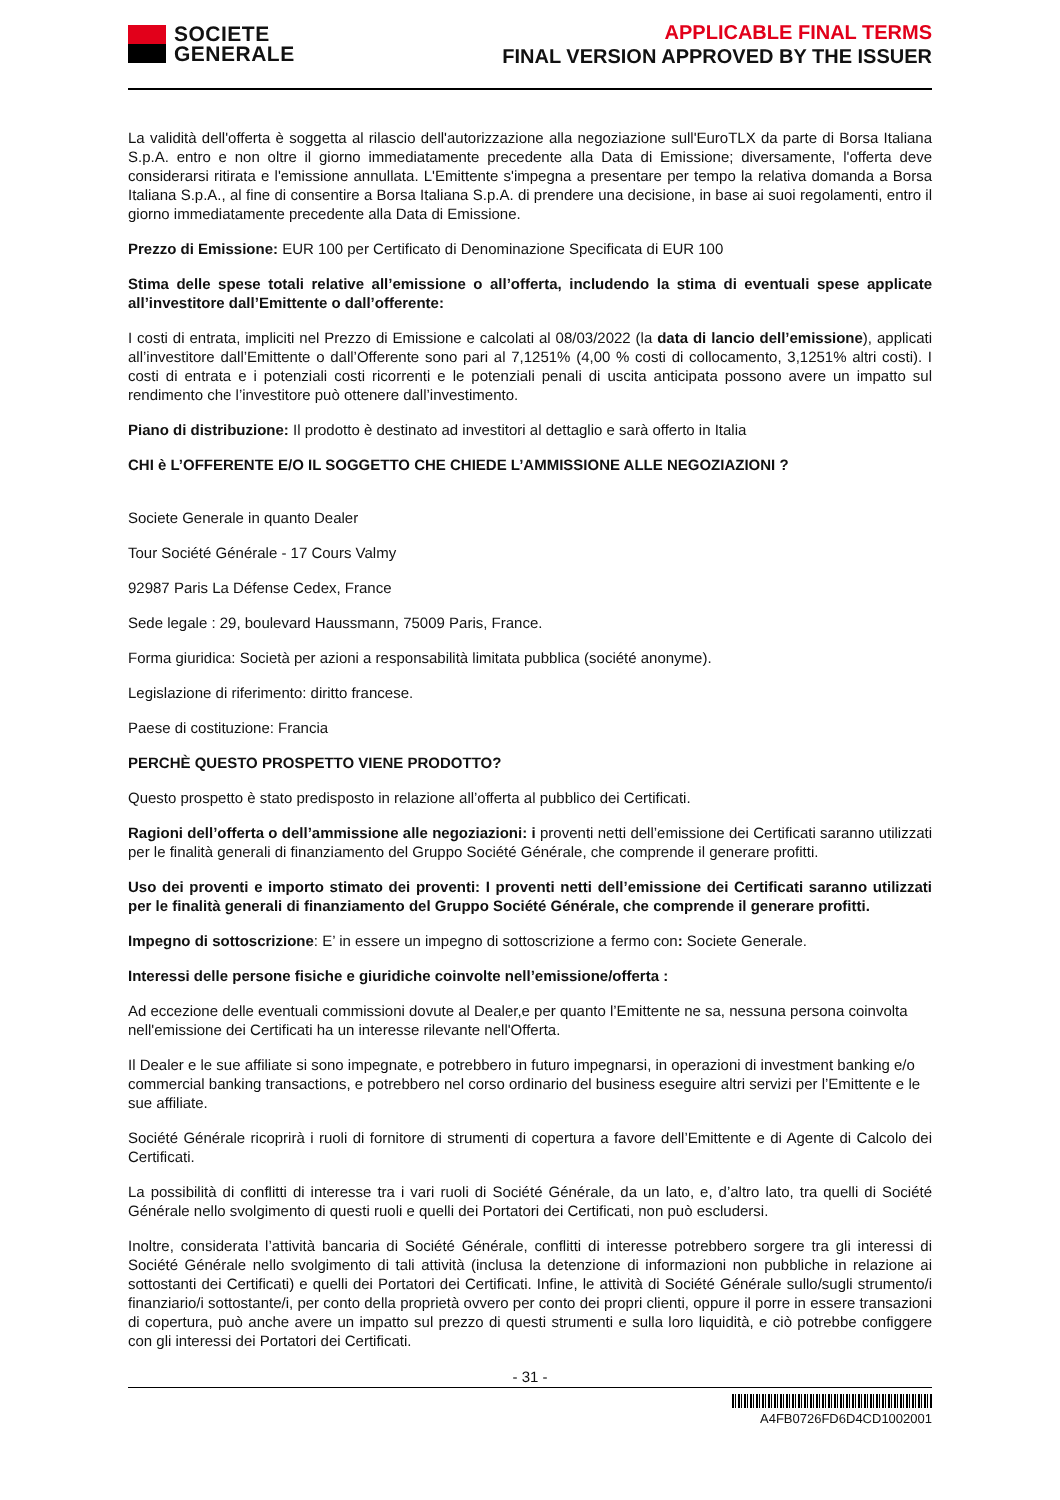SOCIETE
GENERALE
APPLICABLE FINAL TERMS
FINAL VERSION APPROVED BY THE ISSUER
La validità dell'offerta è soggetta al rilascio dell'autorizzazione alla negoziazione sull'EuroTLX da parte di Borsa Italiana S.p.A. entro e non oltre il giorno immediatamente precedente alla Data di Emissione; diversamente, l'offerta deve considerarsi ritirata e l'emissione annullata. L'Emittente s'impegna a presentare per tempo la relativa domanda a Borsa Italiana S.p.A., al fine di consentire a Borsa Italiana S.p.A. di prendere una decisione, in base ai suoi regolamenti, entro il giorno immediatamente precedente alla Data di Emissione.
Prezzo di Emissione: EUR 100 per Certificato di Denominazione Specificata di EUR 100
Stima delle spese totali relative all’emissione o all’offerta, includendo la stima di eventuali spese applicate all’investitore dall’Emittente o dall’offerente:
I costi di entrata, impliciti nel Prezzo di Emissione e calcolati al 08/03/2022 (la data di lancio dell’emissione), applicati all’investitore dall’Emittente o dall’Offerente sono pari al 7,1251% (4,00 % costi di collocamento, 3,1251% altri costi). I costi di entrata e i potenziali costi ricorrenti e le potenziali penali di uscita anticipata possono avere un impatto sul rendimento che l’investitore può ottenere dall’investimento.
Piano di distribuzione: Il prodotto è destinato ad investitori al dettaglio e sarà offerto in Italia
CHI è L’OFFERENTE E/O IL SOGGETTO CHE CHIEDE L’AMMISSIONE ALLE NEGOZIAZIONI ?
Societe Generale in quanto Dealer
Tour Société Générale - 17 Cours Valmy
92987 Paris La Défense Cedex, France
Sede legale : 29, boulevard Haussmann, 75009 Paris, France.
Forma giuridica: Società per azioni a responsabilità limitata pubblica (société anonyme).
Legislazione di riferimento: diritto francese.
Paese di costituzione: Francia
PERCHÈ QUESTO PROSPETTO VIENE PRODOTTO?
Questo prospetto è stato predisposto in relazione all’offerta al pubblico dei Certificati.
Ragioni dell’offerta o dell’ammissione alle negoziazioni: i proventi netti dell’emissione dei Certificati saranno utilizzati per le finalità generali di finanziamento del Gruppo Société Générale, che comprende il generare profitti.
Uso dei proventi e importo stimato dei proventi: I proventi netti dell’emissione dei Certificati saranno utilizzati per le finalità generali di finanziamento del Gruppo Société Générale, che comprende il generare profitti.
Impegno di sottoscrizione: E’ in essere un impegno di sottoscrizione a fermo con: Societe Generale.
Interessi delle persone fisiche e giuridiche coinvolte nell’emissione/offerta :
Ad eccezione delle eventuali commissioni dovute al Dealer,e per quanto l’Emittente ne sa, nessuna persona coinvolta nell'emissione dei Certificati ha un interesse rilevante nell'Offerta.
Il Dealer e le sue affiliate si sono impegnate, e potrebbero in futuro impegnarsi, in operazioni di investment banking e/o commercial banking transactions, e potrebbero nel corso ordinario del business eseguire altri servizi per l’Emittente e le sue affiliate.
Société Générale ricoprirà i ruoli di fornitore di strumenti di copertura a favore dell’Emittente e di Agente di Calcolo dei Certificati.
La possibilità di conflitti di interesse tra i vari ruoli di Société Générale, da un lato, e, d’altro lato, tra quelli di Société Générale nello svolgimento di questi ruoli e quelli dei Portatori dei Certificati, non può escludersi.
Inoltre, considerata l’attività bancaria di Société Générale, conflitti di interesse potrebbero sorgere tra gli interessi di Société Générale nello svolgimento di tali attività (inclusa la detenzione di informazioni non pubbliche in relazione ai sottostanti dei Certificati) e quelli dei Portatori dei Certificati. Infine, le attività di Société Générale sullo/sugli strumento/i finanziario/i sottostante/i, per conto della proprietà ovvero per conto dei propri clienti, oppure il porre in essere transazioni di copertura, può anche avere un impatto sul prezzo di questi strumenti e sulla loro liquidità, e ciò potrebbe configgere con gli interessi dei Portatori dei Certificati.
- 31 -
A4FB0726FD6D4CD1002001